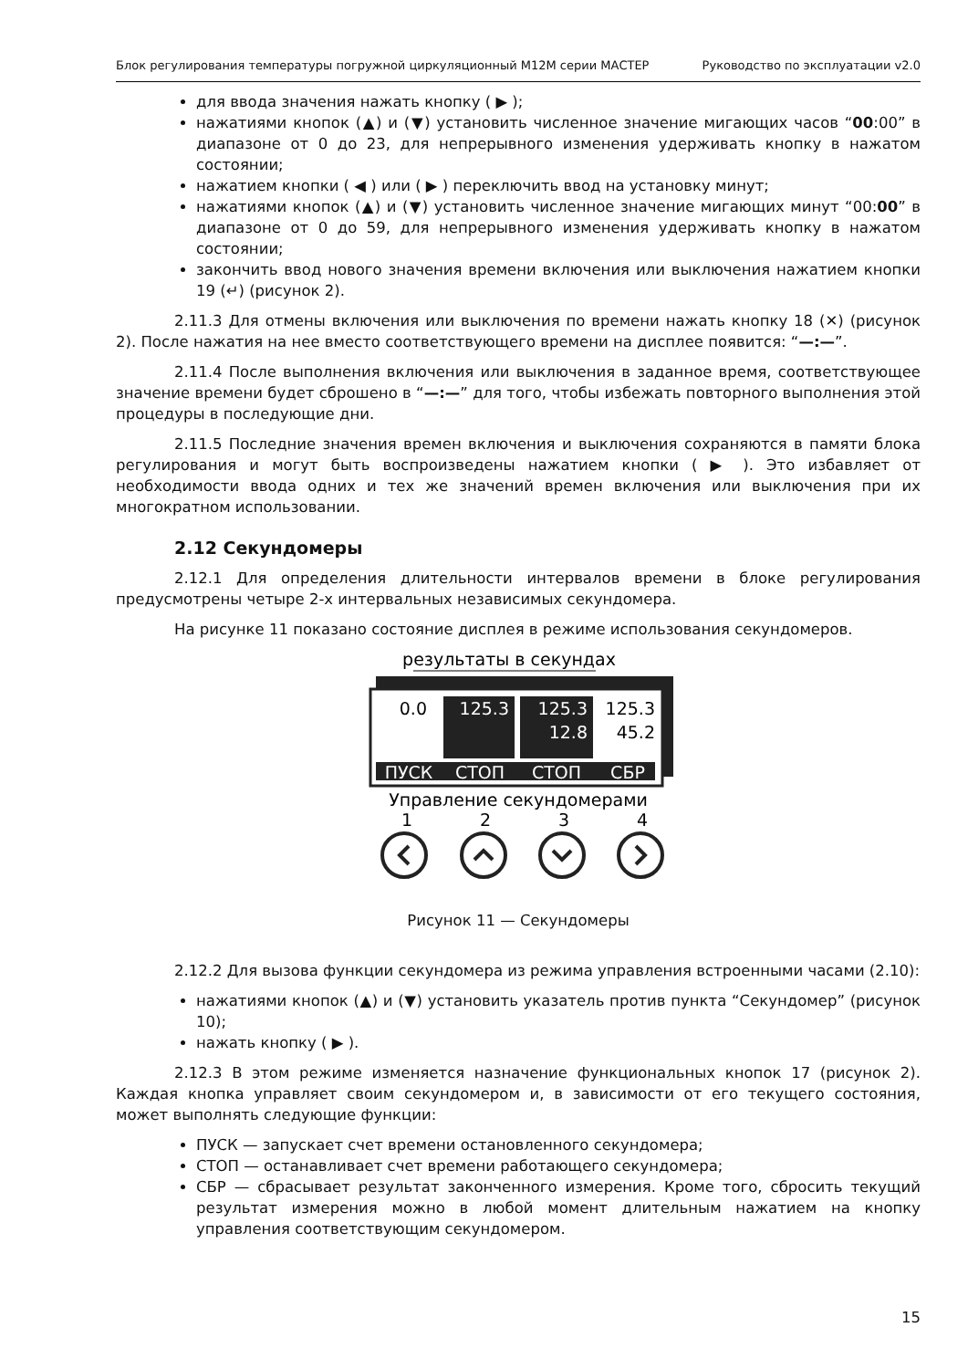Блок регулирования температуры погружной циркуляционный M12M серии МАСТЕР Руководство по эксплуатации v2.0
для ввода значения нажать кнопку ( ▶ );
нажатиями кнопок (▲) и (▼) установить численное значение мигающих часов “00:00” в диапазоне от 0 до 23, для непрерывного изменения удерживать кнопку в нажатом состоянии;
нажатием кнопки ( ◀ ) или ( ▶ ) переключить ввод на установку минут;
нажатиями кнопок (▲) и (▼) установить численное значение мигающих минут “00:00” в диапазоне от 0 до 59, для непрерывного изменения удерживать кнопку в нажатом состоянии;
закончить ввод нового значения времени включения или выключения нажатием кнопки 19 (↵) (рисунок 2).
2.11.3 Для отмены включения или выключения по времени нажать кнопку 18 (✕) (рисунок 2). После нажатия на нее вместо соответствующего времени на дисплее появится: “—:—”.
2.11.4 После выполнения включения или выключения в заданное время, соответствующее значение времени будет сброшено в “—:—” для того, чтобы избежать повторного выполнения этой процедуры в последующие дни.
2.11.5 Последние значения времен включения и выключения сохраняются в памяти блока регулирования и могут быть воспроизведены нажатием кнопки ( ▶ ). Это избавляет от необходимости ввода одних и тех же значений времен включения или выключения при их многократном использовании.
2.12 Секундомеры
2.12.1 Для определения длительности интервалов времени в блоке регулирования предусмотрены четыре 2-х интервальных независимых секундомера.
На рисунке 11 показано состояние дисплея в режиме использования секундомеров.
результаты в секундах
0.0
125.3
125.3
12.8
125.3
45.2
ПУСК
СТОП
СТОП
СБР
Управление секундомерами
1
2
3
4
Рисунок 11 — Секундомеры
2.12.2 Для вызова функции секундомера из режима управления встроенными часами (2.10):
нажатиями кнопок (▲) и (▼) установить указатель против пункта “Секундомер” (рисунок 10);
нажать кнопку ( ▶ ).
2.12.3 В этом режиме изменяется назначение функциональных кнопок 17 (рисунок 2). Каждая кнопка управляет своим секундомером и, в зависимости от его текущего состояния, может выполнять следующие функции:
ПУСК — запускает счет времени остановленного секундомера;
СТОП — останавливает счет времени работающего секундомера;
СБР — сбрасывает результат законченного измерения. Кроме того, сбросить текущий результат измерения можно в любой момент длительным нажатием на кнопку управления соответствующим секундомером.
15